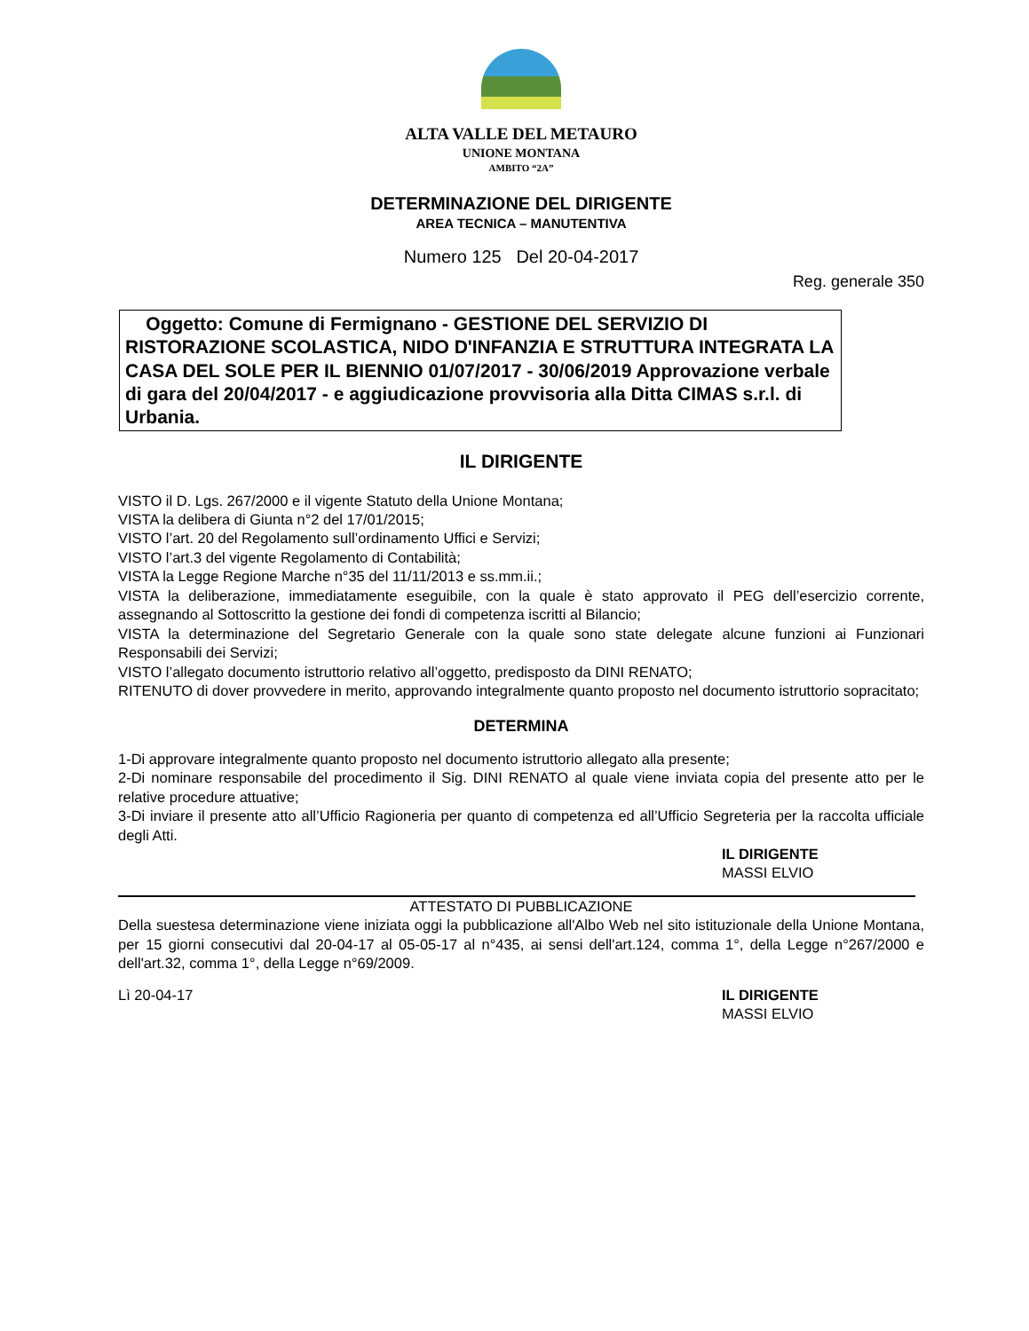ALTA VALLE DEL METAURO
UNIONE MONTANA
AMBITO “2A”
DETERMINAZIONE DEL DIRIGENTE
AREA TECNICA – MANUTENTIVA
Numero 125 Del 20-04-2017
Reg. generale 350
Oggetto: Comune di Fermignano - GESTIONE DEL SERVIZIO DI RISTORAZIONE SCOLASTICA, NIDO D'INFANZIA E STRUTTURA INTEGRATA LA CASA DEL SOLE PER IL BIENNIO 01/07/2017 - 30/06/2019 Approvazione verbale di gara del 20/04/2017 - e aggiudicazione provvisoria alla Ditta CIMAS s.r.l. di Urbania.
IL DIRIGENTE
VISTO il D. Lgs. 267/2000 e il vigente Statuto della Unione Montana;
VISTA la delibera di Giunta n°2 del 17/01/2015;
VISTO l’art. 20 del Regolamento sull’ordinamento Uffici e Servizi;
VISTO l’art.3 del vigente Regolamento di Contabilità;
VISTA la Legge Regione Marche n°35 del 11/11/2013 e ss.mm.ii.;
VISTA la deliberazione, immediatamente eseguibile, con la quale è stato approvato il PEG dell’esercizio corrente, assegnando al Sottoscritto la gestione dei fondi di competenza iscritti al Bilancio;
VISTA la determinazione del Segretario Generale con la quale sono state delegate alcune funzioni ai Funzionari Responsabili dei Servizi;
VISTO l’allegato documento istruttorio relativo all’oggetto, predisposto da DINI RENATO;
RITENUTO di dover provvedere in merito, approvando integralmente quanto proposto nel documento istruttorio sopracitato;
DETERMINA
1-Di approvare integralmente quanto proposto nel documento istruttorio allegato alla presente;
2-Di nominare responsabile del procedimento il Sig. DINI RENATO al quale viene inviata copia del presente atto per le relative procedure attuative;
3-Di inviare il presente atto all’Ufficio Ragioneria per quanto di competenza ed all’Ufficio Segreteria per la raccolta ufficiale degli Atti.
IL DIRIGENTE
MASSI ELVIO
ATTESTATO DI PUBBLICAZIONE
Della suestesa determinazione viene iniziata oggi la pubblicazione all'Albo Web nel sito istituzionale della Unione Montana, per 15 giorni consecutivi dal 20-04-17 al 05-05-17 al n°435, ai sensi dell'art.124, comma 1°, della Legge n°267/2000 e dell'art.32, comma 1°, della Legge n°69/2009.
Lì 20-04-17 IL DIRIGENTE
MASSI ELVIO